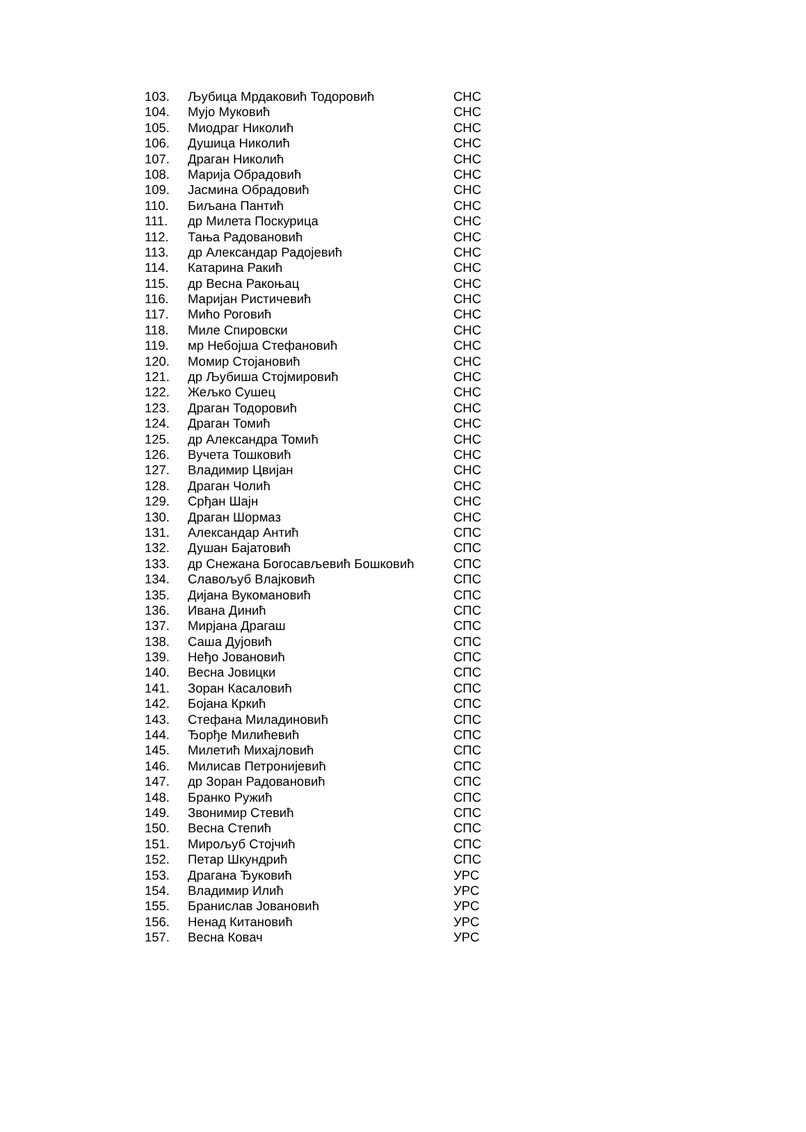| 103. | Љубица Мрдаковић Тодоровић | СНС |
| 104. | Мујо Муковић | СНС |
| 105. | Миодраг Николић | СНС |
| 106. | Душица Николић | СНС |
| 107. | Драган Николић | СНС |
| 108. | Марија Обрадовић | СНС |
| 109. | Јасмина Обрадовић | СНС |
| 110. | Биљана Пантић | СНС |
| 111. | др Милета Поскурица | СНС |
| 112. | Тања Радовановић | СНС |
| 113. | др Александар Радојевић | СНС |
| 114. | Катарина Ракић | СНС |
| 115. | др Весна Ракоњац | СНС |
| 116. | Маријан Ристичевић | СНС |
| 117. | Мићо Роговић | СНС |
| 118. | Миле Спировски | СНС |
| 119. | мр Небојша Стефановић | СНС |
| 120. | Момир Стојановић | СНС |
| 121. | др Љубиша Стојмировић | СНС |
| 122. | Жељко Сушец | СНС |
| 123. | Драган Тодоровић | СНС |
| 124. | Драган Томић | СНС |
| 125. | др Александра Томић | СНС |
| 126. | Вучета Тошковић | СНС |
| 127. | Владимир Цвијан | СНС |
| 128. | Драган Чолић | СНС |
| 129. | Срђан Шајн | СНС |
| 130. | Драган Шормаз | СНС |
| 131. | Александар Антић | СПС |
| 132. | Душан Бајатовић | СПС |
| 133. | др Снежана Богосављевић Бошковић | СПС |
| 134. | Славољуб Влајковић | СПС |
| 135. | Дијана Вукомановић | СПС |
| 136. | Ивана Динић | СПС |
| 137. | Мирјана Драгаш | СПС |
| 138. | Саша Дујовић | СПС |
| 139. | Неђо Јовановић | СПС |
| 140. | Весна Јовицки | СПС |
| 141. | Зоран Касаловић | СПС |
| 142. | Бојана Кркић | СПС |
| 143. | Стефана Миладиновић | СПС |
| 144. | Ђорђе Милићевић | СПС |
| 145. | Милетић Михајловић | СПС |
| 146. | Милисав Петронијевић | СПС |
| 147. | др Зоран Радовановић | СПС |
| 148. | Бранко Ружић | СПС |
| 149. | Звонимир Стевић | СПС |
| 150. | Весна Степић | СПС |
| 151. | Мирољуб Стојчић | СПС |
| 152. | Петар Шкундрић | СПС |
| 153. | Драгана Ђуковић | УРС |
| 154. | Владимир Илић | УРС |
| 155. | Бранислав Јовановић | УРС |
| 156. | Ненад Китановић | УРС |
| 157. | Весна Ковач | УРС |